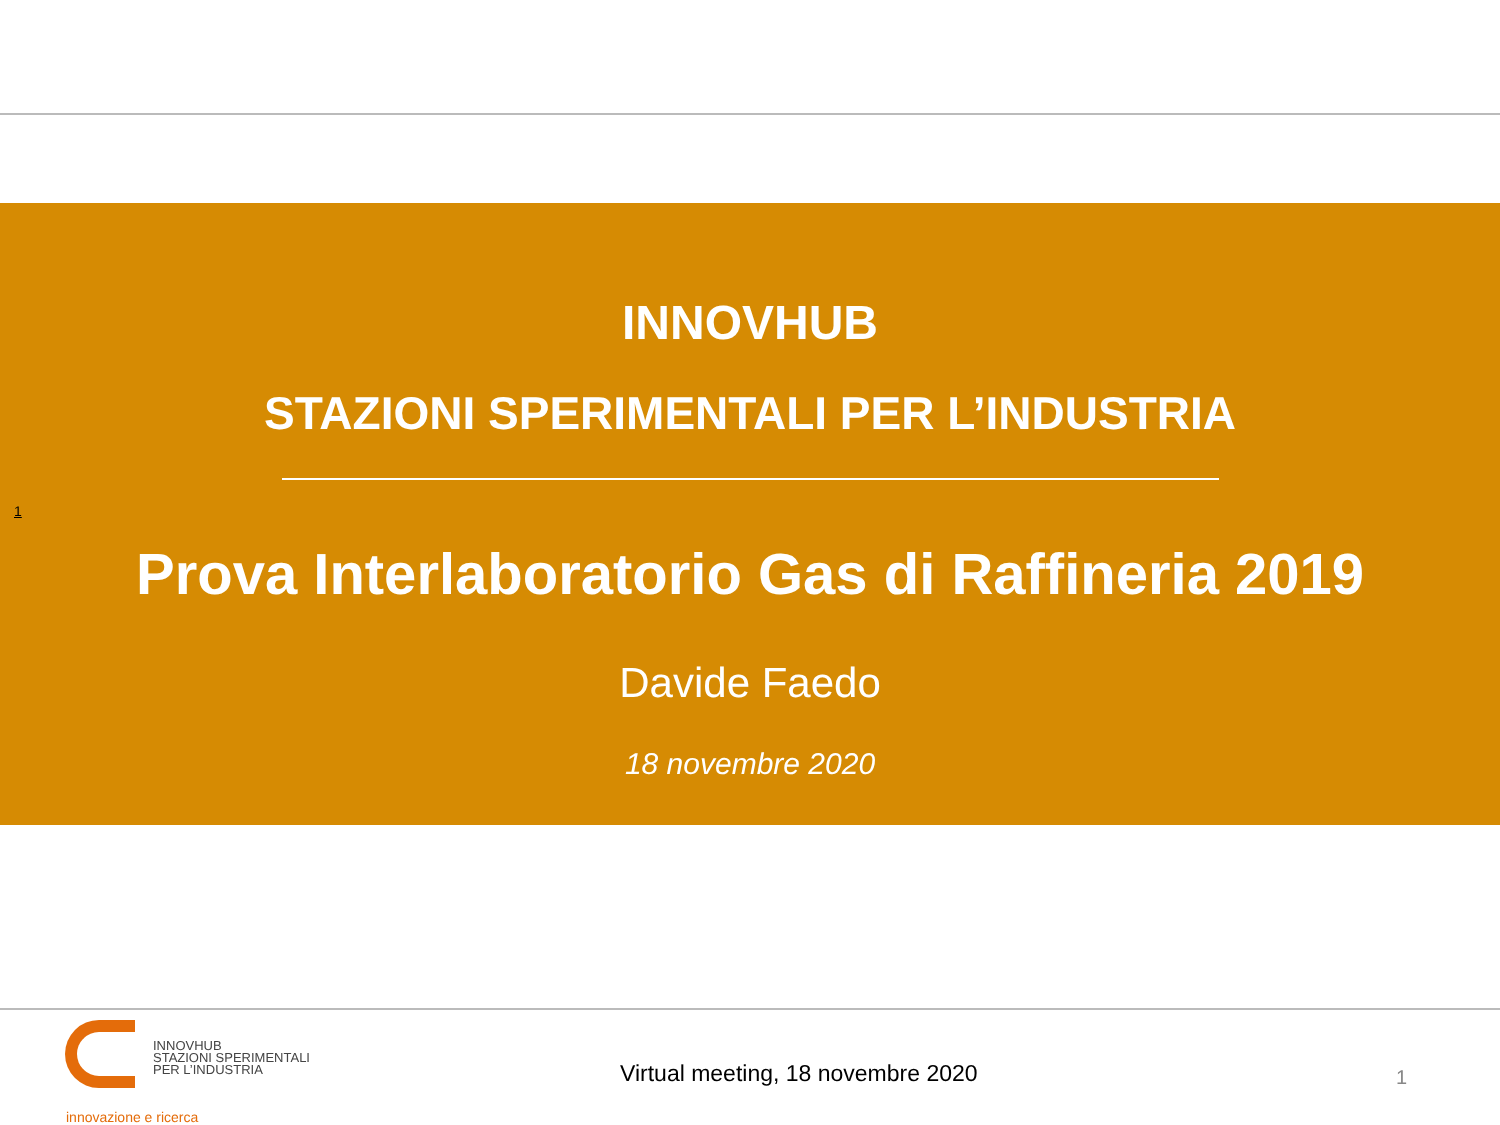1
INNOVHUB
STAZIONI SPERIMENTALI PER L’INDUSTRIA
Prova Interlaboratorio Gas di Raffineria 2019
Davide Faedo
18 novembre 2020
INNOVHUB
STAZIONI SPERIMENTALI
PER L’INDUSTRIA
innovazione e ricerca
Virtual meeting, 18 novembre 2020
1